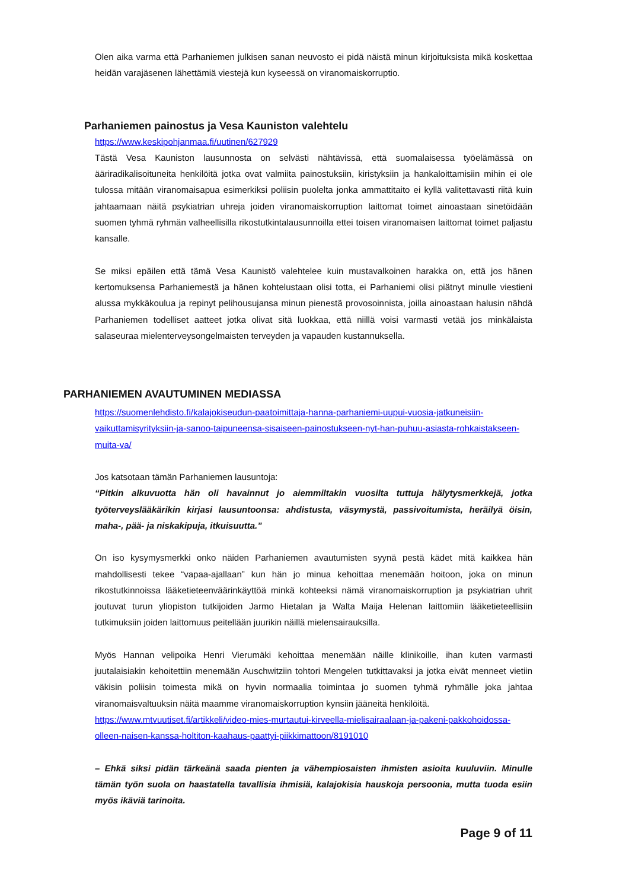Olen aika varma että Parhaniemen julkisen sanan neuvosto ei pidä näistä minun kirjoituksista mikä koskettaa heidän varajäsenen lähettämiä viestejä kun kyseessä on viranomaiskorruptio.
Parhaniemen painostus ja Vesa Kauniston valehtelu
https://www.keskipohjanmaa.fi/uutinen/627929
Tästä Vesa Kauniston lausunnosta on selvästi nähtävissä, että suomalaisessa työelämässä on ääriradikalisoituneita henkilöitä jotka ovat valmiita painostuksiin, kiristyksiin ja hankaloittamisiin mihin ei ole tulossa mitään viranomaisapua esimerkiksi poliisin puolelta jonka ammattitaito ei kyllä valitettavasti riitä kuin jahtaamaan näitä psykiatrian uhreja joiden viranomaiskorruption laittomat toimet ainoastaan sinetöidään suomen tyhmä ryhmän valheellisilla rikostutkintalausunnoilla ettei toisen viranomaisen laittomat toimet paljastu kansalle.
Se miksi epäilen että tämä Vesa Kaunistö valehtelee kuin mustavalkoinen harakka on, että jos hänen kertomuksensa Parhaniemestä ja hänen kohtelustaan olisi totta, ei Parhaniemi olisi piätnyt minulle viestieni alussa mykkäkoulua ja repinyt pelihousujansa minun pienestä provosoinnista, joilla ainoastaan halusin nähdä Parhaniemen todelliset aatteet jotka olivat sitä luokkaa, että niillä voisi varmasti vetää jos minkälaista salaseuraa mielenterveysongelmaisten terveyden ja vapauden kustannuksella.
PARHANIEMEN AVAUTUMINEN MEDIASSA
https://suomenlehdisto.fi/kalajokiseudun-paatoimittaja-hanna-parhaniemi-uupui-vuosia-jatkuneisiin-vaikuttamisyrityksiin-ja-sanoo-taipuneensa-sisaiseen-painostukseen-nyt-han-puhuu-asiasta-rohkaistakseen-muita-va/
Jos katsotaan tämän Parhaniemen lausuntoja:
“Pitkin alkuvuotta hän oli havainnut jo aiemmiltakin vuosilta tuttuja hälytysmerkkejä, jotka työterveyslääkärikin kirjasi lausuntoonsa: ahdistusta, väsymystä, passivoitumista, heräilyä öisin, maha-, pää- ja niskakipuja, itkuisuutta.”
On iso kysymysmerkki onko näiden Parhaniemen avautumisten syynä pestä kädet mitä kaikkea hän mahdollisesti tekee “vapaa-ajallaan” kun hän jo minua kehoittaa menemään hoitoon, joka on minun rikostutkinnoissa lääketieteenväärinkäyttöä minkä kohteeksi nämä viranomaiskorruption ja psykiatrian uhrit joutuvat turun yliopiston tutkijoiden Jarmo Hietalan ja Walta Maija Helenan laittomiin lääketieteellisiin tutkimuksiin joiden laittomuus peitellään juurikin näillä mielensairauksilla.
Myös Hannan velipoika Henri Vierumäki kehoittaa menemään näille klinikoille, ihan kuten varmasti juutalaisiakin kehoitettiin menemään Auschwitziin tohtori Mengelen tutkittavaksi ja jotka eivät menneet vietiin väkisin poliisin toimesta mikä on hyvin normaalia toimintaa jo suomen tyhmä ryhmälle joka jahtaa viranomaisvaltuuksin näitä maamme viranomaiskorruption kynsiin jääneitä henkilöitä.
https://www.mtvuutiset.fi/artikkeli/video-mies-murtautui-kirveella-mielisairaalaan-ja-pakeni-pakkohoidossa-olleen-naisen-kanssa-holtiton-kaahaus-paattyi-piikkimattoon/8191010
– Ehkä siksi pidän tärkeänä saada pienten ja vähempiosaisten ihmisten asioita kuuluviin. Minulle tämän työn suola on haastatella tavallisia ihmisiä, kalajokisia hauskoja persoonia, mutta tuoda esiin myös ikäviä tarinoita.
Page 9 of 11